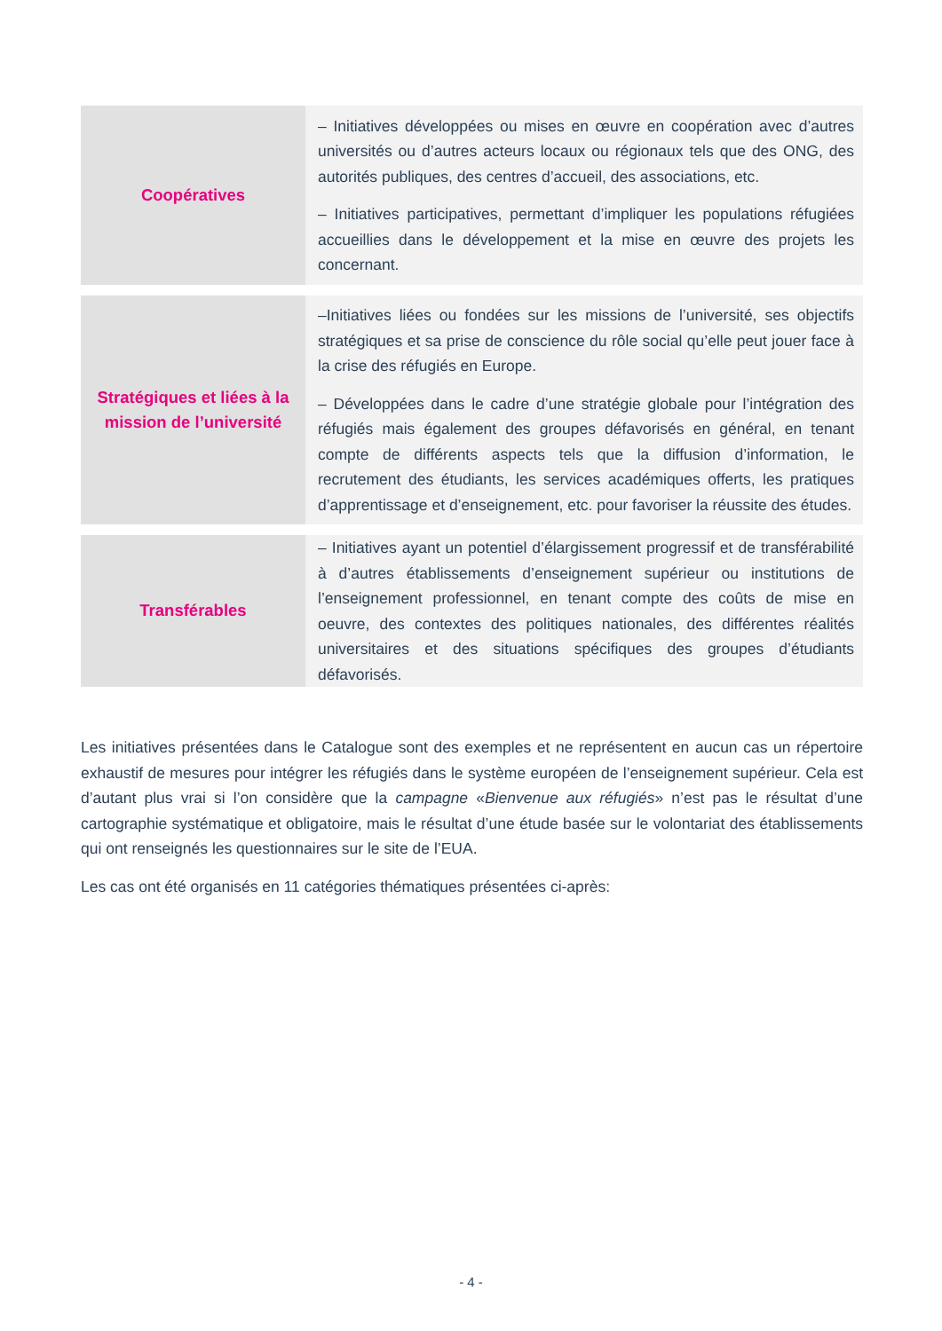| Coopératives | – Initiatives développées ou mises en œuvre en coopération avec d’autres universités ou d’autres acteurs locaux ou régionaux tels que des ONG, des autorités publiques, des centres d’accueil, des associations, etc. – Initiatives participatives, permettant d’impliquer les populations réfugiées accueillies dans le développement et la mise en œuvre des projets les concernant. |
| Stratégiques et liées à la mission de l’université | –Initiatives liées ou fondées sur les missions de l’université, ses objectifs stratégiques et sa prise de conscience du rôle social qu’elle peut jouer face à la crise des réfugiés en Europe. – Développées dans le cadre d’une stratégie globale pour l’intégration des réfugiés mais également des groupes défavorisés en général, en tenant compte de différents aspects tels que la diffusion d’information, le recrutement des étudiants, les services académiques offerts, les pratiques d’apprentissage et d’enseignement, etc. pour favoriser la réussite des études. |
| Transférables | – Initiatives ayant un potentiel d’élargissement progressif et de transférabilité à d’autres établissements d’enseignement supérieur ou institutions de l’enseignement professionnel, en tenant compte des coûts de mise en oeuvre, des contextes des politiques nationales, des différentes réalités universitaires et des situations spécifiques des groupes d’étudiants défavorisés. |
Les initiatives présentées dans le Catalogue sont des exemples et ne représentent en aucun cas un répertoire exhaustif de mesures pour intégrer les réfugiés dans le système européen de l’enseignement supérieur. Cela est d’autant plus vrai si l’on considère que la campagne «Bienvenue aux réfugiés» n’est pas le résultat d’une cartographie systématique et obligatoire, mais le résultat d’une étude basée sur le volontariat des établissements qui ont renseignés les questionnaires sur le site de l’EUA.
Les cas ont été organisés en 11 catégories thématiques présentées ci-après:
- 4 -